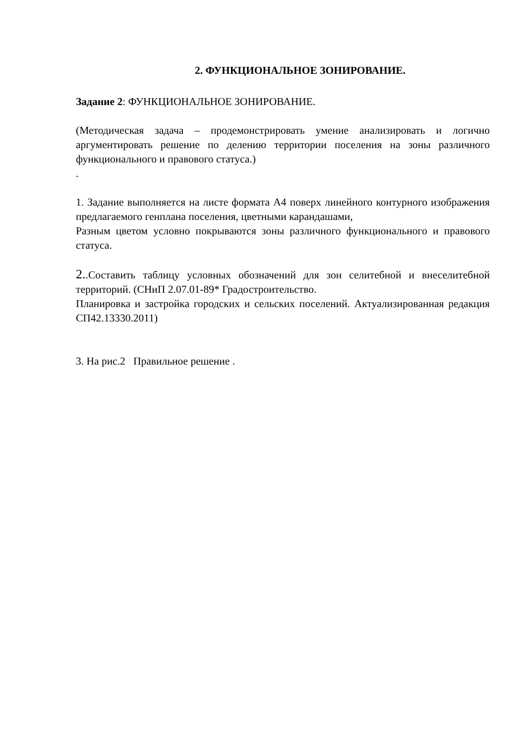2. ФУНКЦИОНАЛЬНОЕ ЗОНИРОВАНИЕ.
Задание 2: ФУНКЦИОНАЛЬНОЕ ЗОНИРОВАНИЕ.
(Методическая задача – продемонстрировать умение анализировать и логично аргументировать решение по делению территории поселения на зоны различного функционального и правового статуса.)
.
1. Задание выполняется на листе формата А4 поверх линейного контурного изображения предлагаемого генплана поселения, цветными карандашами,
Разным цветом условно покрываются зоны различного функционального и правового статуса.
2..Составить таблицу условных обозначений для зон селитебной и внеселитебной территорий. (СНиП 2.07.01-89* Градостроительство.
Планировка и застройка городских и сельских поселений. Актуализированная редакция СП42.13330.2011)
3. На рис.2 Правильное решение .